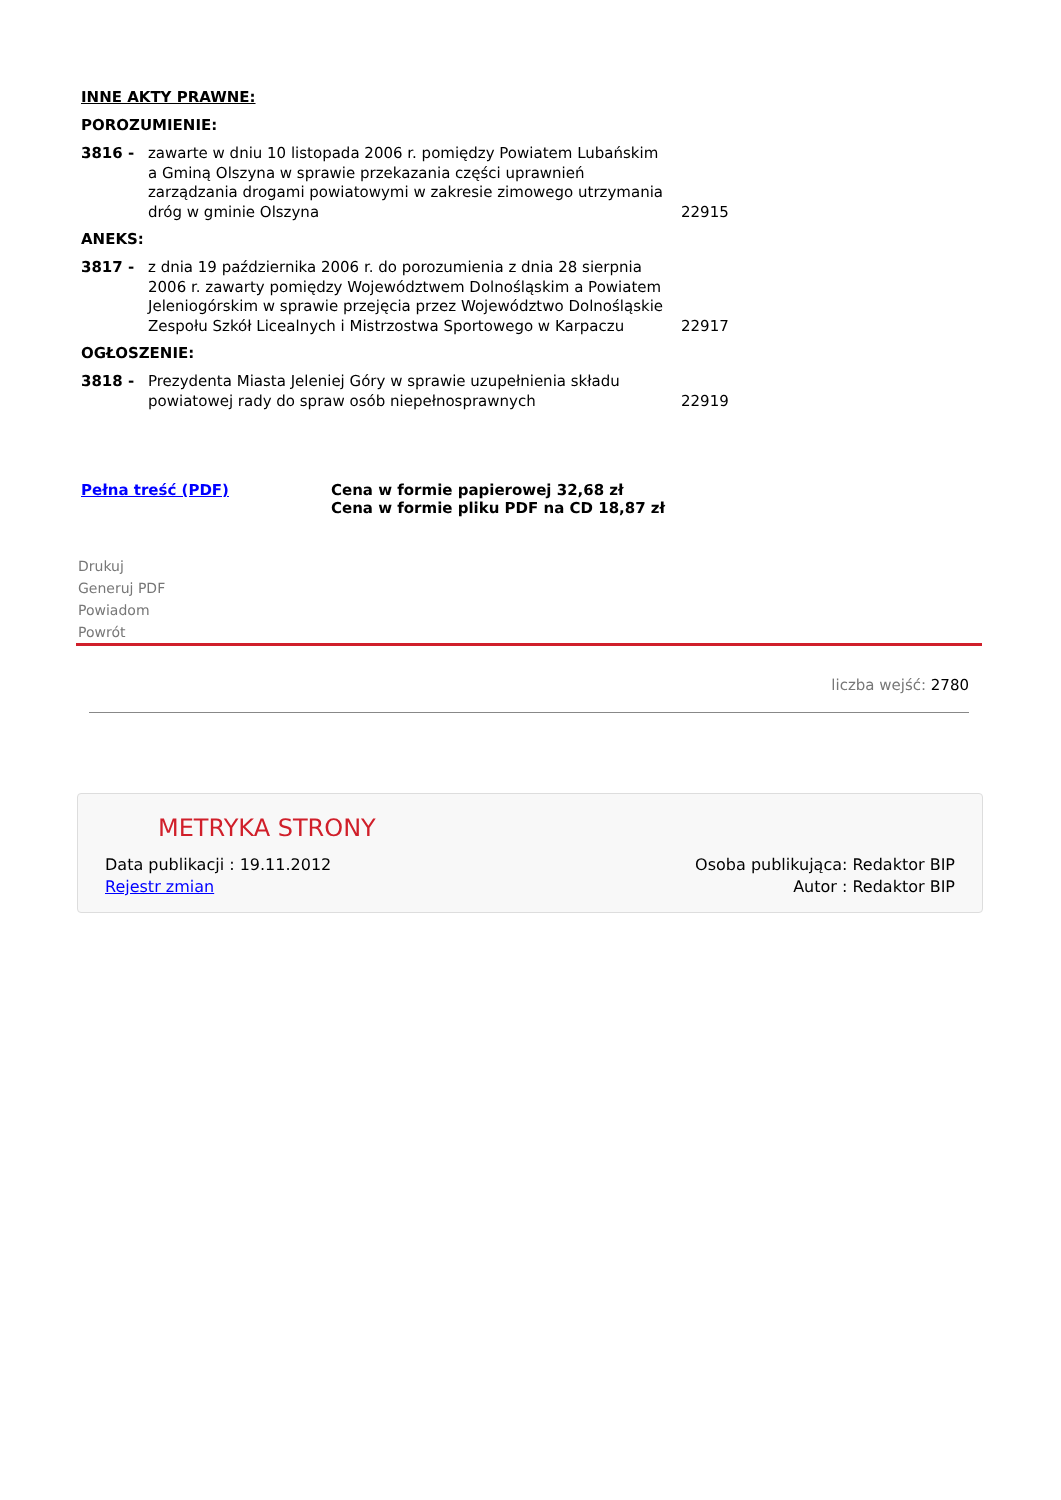INNE AKTY PRAWNE:
POROZUMIENIE:
| 3816 - | zawarte w dniu 10 listopada 2006 r. pomiędzy Powiatem Lubańskim a Gminą Olszyna w sprawie przekazania części uprawnień zarządzania drogami powiatowymi w zakresie zimowego utrzymania dróg w gminie Olszyna | 22915 |
ANEKS:
| 3817 - | z dnia 19 października 2006 r. do porozumienia z dnia 28 sierpnia 2006 r. zawarty pomiędzy Województwem Dolnośląskim a Powiatem Jeleniogórskim w sprawie przejęcia przez Województwo Dolnośląskie Zespołu Szkół Licealnych i Mistrzostwa Sportowego w Karpaczu | 22917 |
OGŁOSZENIE:
| 3818 - | Prezydenta Miasta Jeleniej Góry w sprawie uzupełnienia składu powiatowej rady do spraw osób niepełnosprawnych | 22919 |
Pełna treść (PDF) Cena w formie papierowej 32,68 zł
Cena w formie pliku PDF na CD 18,87 zł
Drukuj
Generuj PDF
Powiadom
Powrót
liczba wejść: 2780
METRYKA STRONY
Data publikacji : 19.11.2012
Rejestr zmian
Osoba publikująca: Redaktor BIP
Autor : Redaktor BIP